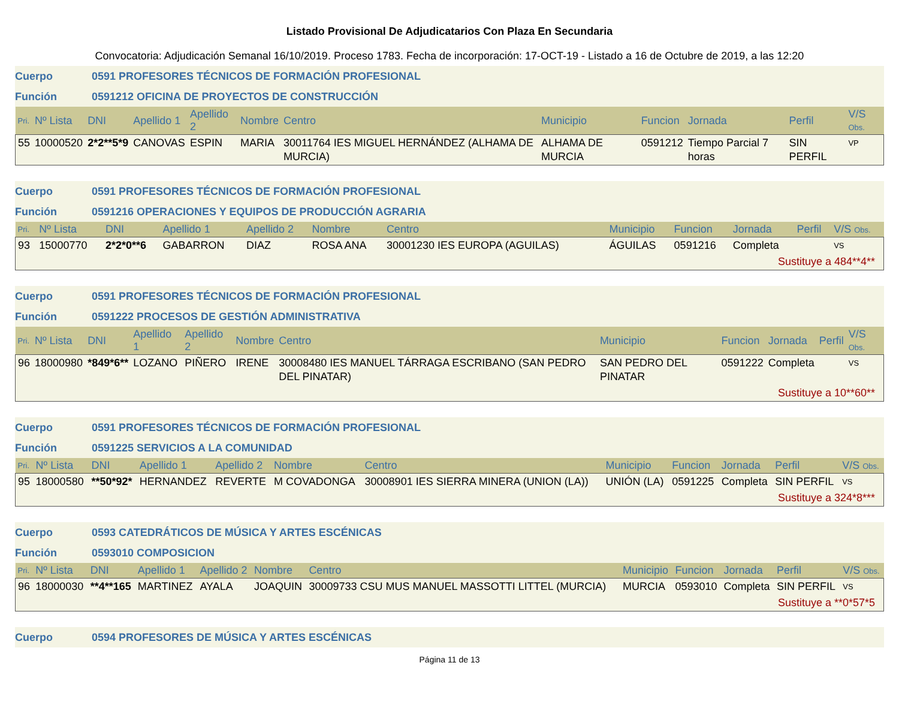Listado Provisional De Adjudicatarios Con Plaza En Secundaria
Convocatoria: Adjudicación Semanal 16/10/2019. Proceso 1783. Fecha de incorporación: 17-OCT-19 - Listado a 16 de Octubre de 2019, a las 12:20
Cuerpo 0591 PROFESORES TÉCNICOS DE FORMACIÓN PROFESIONAL
Función 0591212 OFICINA DE PROYECTOS DE CONSTRUCCIÓN
| Pri. | Nº Lista | DNI | Apellido 1 | Apellido 2 | Nombre | Centro | Municipio | Funcion | Jornada | Perfil | V/S Obs. |
| --- | --- | --- | --- | --- | --- | --- | --- | --- | --- | --- | --- |
| 55 | 10000520 | 2*2**5*9 | CANOVAS | ESPIN | MARIA | 30011764 IES MIGUEL HERNÁNDEZ (ALHAMA DE MURCIA) | ALHAMA DE MURCIA | 0591212 | Tiempo Parcial 7 horas | SIN PERFIL | VP |
Cuerpo 0591 PROFESORES TÉCNICOS DE FORMACIÓN PROFESIONAL
Función 0591216 OPERACIONES Y EQUIPOS DE PRODUCCIÓN AGRARIA
| Pri. | Nº Lista | DNI | Apellido 1 | Apellido 2 | Nombre | Centro | Municipio | Funcion | Jornada | Perfil | V/S Obs. |
| --- | --- | --- | --- | --- | --- | --- | --- | --- | --- | --- | --- |
| 93 | 15000770 | 2*2*0**6 | GABARRON | DIAZ | ROSA ANA | 30001230 IES EUROPA (AGUILAS) | ÁGUILAS | 0591216 | Completa | | VS |
| Sustituye a 484**4** | | | | | | | | | | | |
Cuerpo 0591 PROFESORES TÉCNICOS DE FORMACIÓN PROFESIONAL
Función 0591222 PROCESOS DE GESTIÓN ADMINISTRATIVA
| Pri. | Nº Lista | DNI | Apellido 1 | Apellido 2 | Nombre | Centro | Municipio | Funcion | Jornada | Perfil | V/S Obs. |
| --- | --- | --- | --- | --- | --- | --- | --- | --- | --- | --- | --- |
| 96 | 18000980 | *849*6** | LOZANO | PIÑERO | IRENE | 30008480 IES MANUEL TÁRRAGA ESCRIBANO (SAN PEDRO DEL PINATAR) | SAN PEDRO DEL PINATAR | 0591222 | Completa | | VS |
| Sustituye a 10**60** | | | | | | | | | | | |
Cuerpo 0591 PROFESORES TÉCNICOS DE FORMACIÓN PROFESIONAL
Función 0591225 SERVICIOS A LA COMUNIDAD
| Pri. | Nº Lista | DNI | Apellido 1 | Apellido 2 | Nombre | Centro | Municipio | Funcion | Jornada | Perfil | V/S Obs. |
| --- | --- | --- | --- | --- | --- | --- | --- | --- | --- | --- | --- |
| 95 | 18000580 | **50*92* | HERNANDEZ | REVERTE | M COVADONGA | 30008901 IES SIERRA MINERA (UNION (LA)) | UNIÓN (LA) | 0591225 | Completa | SIN PERFIL | VS |
| Sustituye a 324*8*** | | | | | | | | | | | |
Cuerpo 0593 CATEDRÁTICOS DE MÚSICA Y ARTES ESCÉNICAS
Función 0593010 COMPOSICION
| Pri. | Nº Lista | DNI | Apellido 1 | Apellido 2 | Nombre | Centro | Municipio | Funcion | Jornada | Perfil | V/S Obs. |
| --- | --- | --- | --- | --- | --- | --- | --- | --- | --- | --- | --- |
| 96 | 18000030 | **4**165 | MARTINEZ | AYALA | JOAQUIN | 30009733 CSU MUS MANUEL MASSOTTI LITTEL (MURCIA) | MURCIA | 0593010 | Completa | SIN PERFIL | VS |
| Sustituye a **0*57*5 | | | | | | | | | | | |
Cuerpo 0594 PROFESORES DE MÚSICA Y ARTES ESCÉNICAS
Página 11 de 13